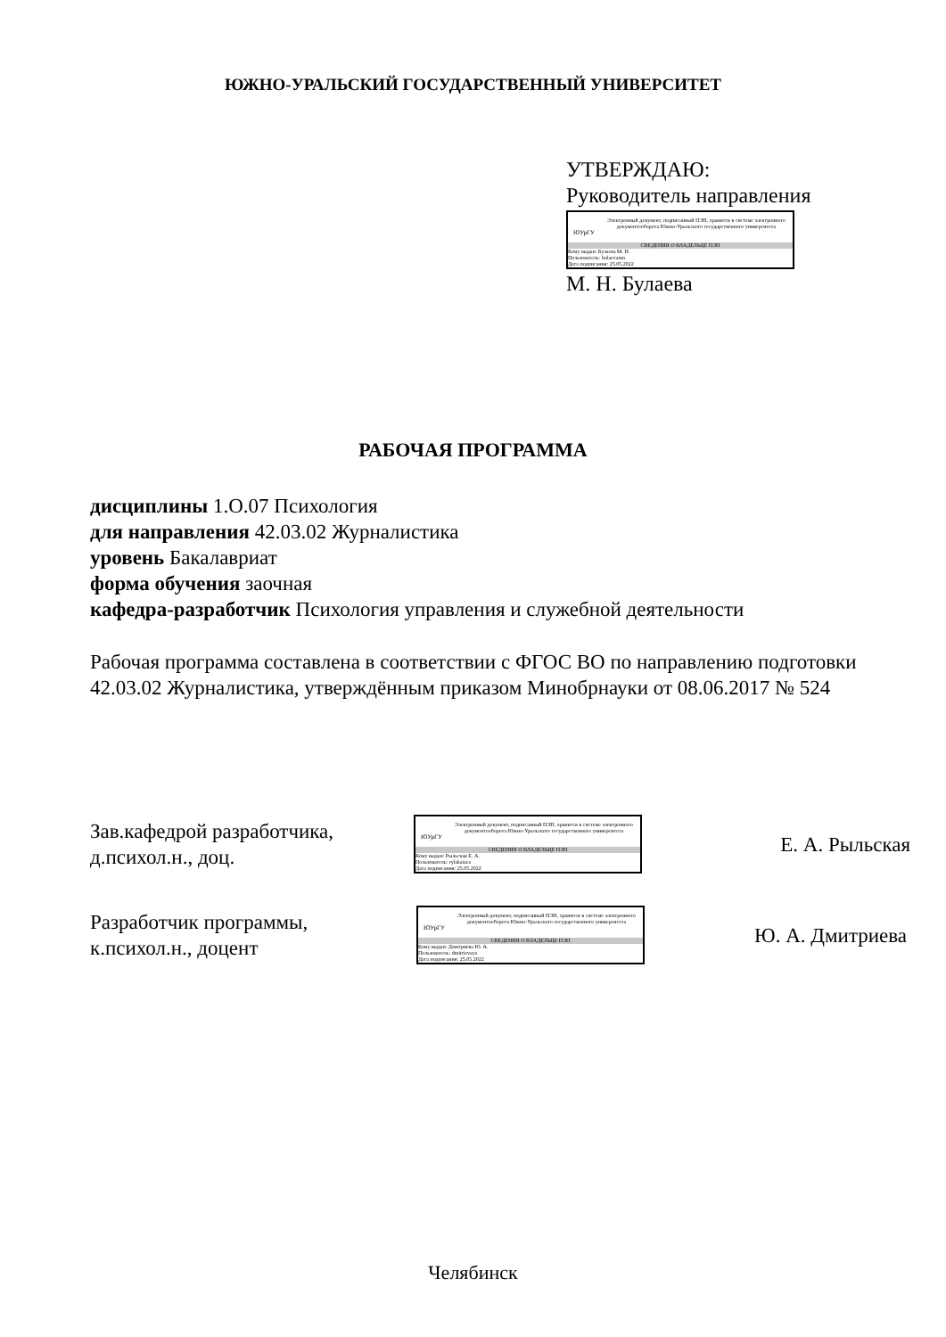ЮЖНО-УРАЛЬСКИЙ ГОСУДАРСТВЕННЫЙ УНИВЕРСИТЕТ
УТВЕРЖДАЮ:
Руководитель направления
ЮУрГУ
Электронный документ, подписанный ПЭП, хранится в системе электронного документооборота Южно-Уральского государственного университета
СВЕДЕНИЯ О ВЛАДЕЛЬЦЕ ПЭП
Кому выдан: Булаева М. Н.
Пользователь: bulaevamn
Дата подписания: 25.05.2022
М. Н. Булаева
РАБОЧАЯ ПРОГРАММА
дисциплины 1.О.07 Психология
для направления 42.03.02 Журналистика
уровень Бакалавриат
форма обучения заочная
кафедра-разработчик Психология управления и служебной деятельности
Рабочая программа составлена в соответствии с ФГОС ВО по направлению подготовки 42.03.02 Журналистика, утверждённым приказом Минобрнауки от 08.06.2017 № 524
Зав.кафедрой разработчика,
д.психол.н., доц.
ЮУрГУ
Электронный документ, подписанный ПЭП, хранится в системе электронного документооборота Южно-Уральского государственного университета
СВЕДЕНИЯ О ВЛАДЕЛЬЦЕ ПЭП
Кому выдан: Рыльская Е. А.
Пользователь: rylskaiaea
Дата подписания: 25.05.2022
Е. А. Рыльская
Разработчик программы,
к.психол.н., доцент
ЮУрГУ
Электронный документ, подписанный ПЭП, хранится в системе электронного документооборота Южно-Уральского государственного университета
СВЕДЕНИЯ О ВЛАДЕЛЬЦЕ ПЭП
Кому выдан: Дмитриева Ю. А.
Пользователь: dmitrievaya
Дата подписания: 25.05.2022
Ю. А. Дмитриева
Челябинск